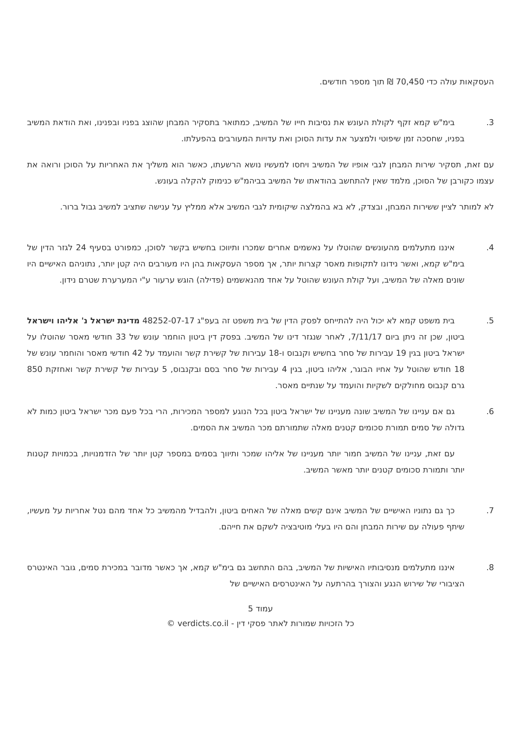העסקאות עולה כדי 70,450 ₪ תוך מספר חודשים.
3. בימ"ש קמא זקף לקולת העונש את נסיבות חייו של המשיב, כמתואר בתסקיר המבחן שהוצג בפניו ובפנינו, ואת הודאת המשיב בפניו, שחסכה זמן שיפוטי ולמצער את עדות הסוכן ואת עדויות המעורבים בהפעלתו.
עם זאת, תסקיר שירות המבחן לגבי אופיו של המשיב ויחסו למעשיו נושא הרשעתו, כאשר הוא משליך את האחריות על הסוכן ורואה את עצמו כקורבן של הסוכן, מלמד שאין להתחשב בהודאתו של המשיב בביהמ"ש כנימוק להקלה בעונש.
לא למותר לציין ששירות המבחן, ובצדק, לא בא בהמלצה שיקומית לגבי המשיב אלא ממליץ על ענישה שתציב למשיב גבול ברור.
4. איננו מתעלמים מהעונשים שהוטלו על נאשמים אחרים שמכרו ותיווכו בחשיש בקשר לסוכן, כמפורט בסעיף 24 לגזר הדין של בימ"ש קמא, ואשר נידונו לתקופות מאסר קצרות יותר, אך מספר העסקאות בהן היו מעורבים היה קטן יותר, נתוניהם האישיים היו שונים מאלה של המשיב, ועל קולת העונש שהוטל על אחד מהנאשמים (פדילה) הוגש ערעור ע"י המערערת שטרם נידון.
5. בית משפט קמא לא יכול היה להתייחס לפסק הדין של בית משפט זה בעפ"ג 48252-07-17 מדינת ישראל נ' אליהו וישראל ביטון, שכן זה ניתן ביום 7/11/17, לאחר שנגזר דינו של המשיב. בפסק דין ביטון הוחמר עונש של 33 חודשי מאסר שהוטלו על ישראל ביטון בגין 19 עבירות של סחר בחשיש וקנבוס ו-18 עבירות של קשירת קשר והועמד על 42 חודשי מאסר והוחמר עונש של 18 חודש שהוטל על אחיו הבוגר, אליהו ביטון, בגין 4 עבירות של סחר בסם ובקנבוס, 5 עבירות של קשירת קשר ואחזקת 850 גרם קנבוס מחולקים לשקיות והועמד על שנתיים מאסר.
6. גם אם עניינו של המשיב שונה מעניינו של ישראל ביטון בכל הנוגע למספר המכירות, הרי בכל פעם מכר ישראל ביטון כמות לא גדולה של סמים תמורת סכומים קטנים מאלה שתמורתם מכר המשיב את הסמים.
עם זאת, עניינו של המשיב חמור יותר מעניינו של אליהו שמכר ותיווך בסמים במספר קטן יותר של הזדמנויות, בכמויות קטנות יותר ותמורת סכומים קטנים יותר מאשר המשיב.
7. כך גם נתוניו האישיים של המשיב אינם קשים מאלה של האחים ביטון, ולהבדיל מהמשיב כל אחד מהם נטל אחריות על מעשיו, שיתף פעולה עם שירות המבחן והם היו בעלי מוטיבציה לשקם את חייהם.
8. איננו מתעלמים מנסיבותיו האישיות של המשיב, בהם התחשב גם בימ"ש קמא, אך כאשר מדובר במכירת סמים, גובר האינטרס הציבורי של שירוש הנגע והצורך בהרתעה על האינטרסים האישיים של
עמוד 5
כל הזכויות שמורות לאתר פסקי דין - verdicts.co.il ©